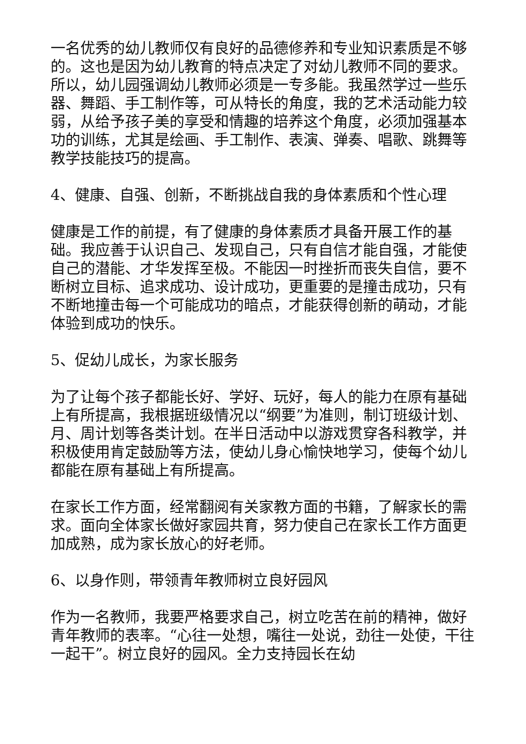一名优秀的幼儿教师仅有良好的品德修养和专业知识素质是不够的。这也是因为幼儿教育的特点决定了对幼儿教师不同的要求。所以，幼儿园强调幼儿教师必须是一专多能。我虽然学过一些乐器、舞蹈、手工制作等，可从特长的角度，我的艺术活动能力较弱，从给予孩子美的享受和情趣的培养这个角度，必须加强基本功的训练，尤其是绘画、手工制作、表演、弹奏、唱歌、跳舞等教学技能技巧的提高。
4、健康、自强、创新，不断挑战自我的身体素质和个性心理
健康是工作的前提，有了健康的身体素质才具备开展工作的基础。我应善于认识自己、发现自己，只有自信才能自强，才能使自己的潜能、才华发挥至极。不能因一时挫折而丧失自信，要不断树立目标、追求成功、设计成功，更重要的是撞击成功，只有不断地撞击每一个可能成功的暗点，才能获得创新的萌动，才能体验到成功的快乐。
5、促幼儿成长，为家长服务
为了让每个孩子都能长好、学好、玩好，每人的能力在原有基础上有所提高，我根据班级情况以“纲要”为准则，制订班级计划、月、周计划等各类计划。在半日活动中以游戏贯穿各科教学，并积极使用肯定鼓励等方法，使幼儿身心愉快地学习，使每个幼儿都能在原有基础上有所提高。
在家长工作方面，经常翻阅有关家教方面的书籍，了解家长的需求。面向全体家长做好家园共育，努力使自己在家长工作方面更加成熟，成为家长放心的好老师。
6、以身作则，带领青年教师树立良好园风
作为一名教师，我要严格要求自己，树立吃苦在前的精神，做好青年教师的表率。“心往一处想，嘴往一处说，劲往一处使，干往一起干”。树立良好的园风。全力支持园长在幼